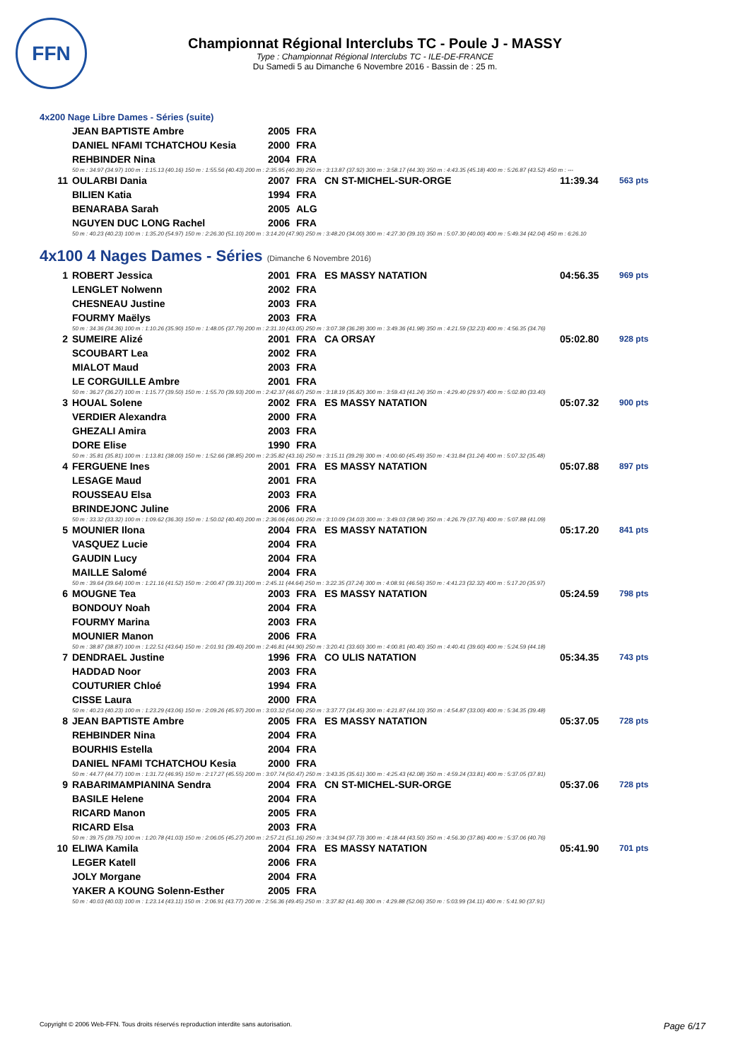FFN
Championnat Régional Interclubs TC - Poule J - MASSY
Type : Championnat Régional Interclubs TC - ILE-DE-FRANCE
Du Samedi 5 au Dimanche 6 Novembre 2016 - Bassin de : 25 m.
4x200 Nage Libre Dames - Séries (suite)
| | JEAN BAPTISTE Ambre | 2005 | FRA | | | |
| | DANIEL NFAMI TCHATCHOU Kesia | 2000 | FRA | | | |
| | REHBINDER Nina | 2004 | FRA | | | |
| | 50 m : 34.97 (34.97) 100 m : 1:15.13 (40.16) 150 m : 1:55.56 (40.43) 200 m : 2:35.95 (40.39) 250 m : 3:13.87 (37.92) 300 m : 3:58.17 (44.30) 350 m : 4:43.35 (45.18) 400 m : 5:26.87 (43.52) 450 m : --- | | | | | |
| 11 | OULARBI Dania | 2007 | FRA | CN ST-MICHEL-SUR-ORGE | 11:39.34 | 563 pts |
| | BILIEN Katia | 1994 | FRA | | | |
| | BENARABA Sarah | 2005 | ALG | | | |
| | NGUYEN DUC LONG Rachel | 2006 | FRA | | | |
| | 50 m : 40.23 (40.23) 100 m : 1:35.20 (54.97) 150 m : 2:26.30 (51.10) 200 m : 3:14.20 (47.90) 250 m : 3:48.20 (34.00) 300 m : 4:27.30 (39.10) 350 m : 5:07.30 (40.00) 400 m : 5:49.34 (42.04) 450 m : 6:26.10 | | | | | |
4x100 4 Nages Dames - Séries (Dimanche 6 Novembre 2016)
| 1 | ROBERT Jessica | 2001 | FRA | ES MASSY NATATION | 04:56.35 | 969 pts |
| | LENGLET Nolwenn | 2002 | FRA | | | |
| | CHESNEAU Justine | 2003 | FRA | | | |
| | FOURMY Maëlys | 2003 | FRA | | | |
| | 50 m : 34.36 (34.36) 100 m : 1:10.26 (35.90) 150 m : 1:48.05 (37.79) 200 m : 2:31.10 (43.05) 250 m : 3:07.38 (36.28) 300 m : 3:49.36 (41.98) 350 m : 4:21.59 (32.23) 400 m : 4:56.35 (34.76) | | | | | |
| 2 | SUMEIRE Alizé | 2001 | FRA | CA ORSAY | 05:02.80 | 928 pts |
| | SCOUBART Lea | 2002 | FRA | | | |
| | MIALOT Maud | 2003 | FRA | | | |
| | LE CORGUILLE Ambre | 2001 | FRA | | | |
| | 50 m : 36.27 (36.27) 100 m : 1:15.77 (39.50) 150 m : 1:55.70 (39.93) 200 m : 2:42.37 (46.67) 250 m : 3:18.19 (35.82) 300 m : 3:59.43 (41.24) 350 m : 4:29.40 (29.97) 400 m : 5:02.80 (33.40) | | | | | |
| 3 | HOUAL Solene | 2002 | FRA | ES MASSY NATATION | 05:07.32 | 900 pts |
| | VERDIER Alexandra | 2000 | FRA | | | |
| | GHEZALI Amira | 2003 | FRA | | | |
| | DORE Elise | 1990 | FRA | | | |
| | 50 m : 35.81 (35.81) 100 m : 1:13.81 (38.00) 150 m : 1:52.66 (38.85) 200 m : 2:35.82 (43.16) 250 m : 3:15.11 (39.29) 300 m : 4:00.60 (45.49) 350 m : 4:31.84 (31.24) 400 m : 5:07.32 (35.48) | | | | | |
| 4 | FERGUENE Ines | 2001 | FRA | ES MASSY NATATION | 05:07.88 | 897 pts |
| | LESAGE Maud | 2001 | FRA | | | |
| | ROUSSEAU Elsa | 2003 | FRA | | | |
| | BRINDEJONC Juline | 2006 | FRA | | | |
| | 50 m : 33.32 (33.32) 100 m : 1:09.62 (36.30) 150 m : 1:50.02 (40.40) 200 m : 2:36.06 (46.04) 250 m : 3:10.09 (34.03) 300 m : 3:49.03 (38.94) 350 m : 4:26.79 (37.76) 400 m : 5:07.88 (41.09) | | | | | |
| 5 | MOUNIER Ilona | 2004 | FRA | ES MASSY NATATION | 05:17.20 | 841 pts |
| | VASQUEZ Lucie | 2004 | FRA | | | |
| | GAUDIN Lucy | 2004 | FRA | | | |
| | MAILLE Salomé | 2004 | FRA | | | |
| | 50 m : 39.64 (39.64) 100 m : 1:21.16 (41.52) 150 m : 2:00.47 (39.31) 200 m : 2:45.11 (44.64) 250 m : 3:22.35 (37.24) 300 m : 4:08.91 (46.56) 350 m : 4:41.23 (32.32) 400 m : 5:17.20 (35.97) | | | | | |
| 6 | MOUGNE Tea | 2003 | FRA | ES MASSY NATATION | 05:24.59 | 798 pts |
| | BONDOUY Noah | 2004 | FRA | | | |
| | FOURMY Marina | 2003 | FRA | | | |
| | MOUNIER Manon | 2006 | FRA | | | |
| | 50 m : 38.87 (38.87) 100 m : 1:22.51 (43.64) 150 m : 2:01.91 (39.40) 200 m : 2:46.81 (44.90) 250 m : 3:20.41 (33.60) 300 m : 4:00.81 (40.40) 350 m : 4:40.41 (39.60) 400 m : 5:24.59 (44.18) | | | | | |
| 7 | DENDRAEL Justine | 1996 | FRA | CO ULIS NATATION | 05:34.35 | 743 pts |
| | HADDAD Noor | 2003 | FRA | | | |
| | COUTURIER Chloé | 1994 | FRA | | | |
| | CISSE Laura | 2000 | FRA | | | |
| | 50 m : 40.23 (40.23) 100 m : 1:23.29 (43.06) 150 m : 2:09.26 (45.97) 200 m : 3:03.32 (54.06) 250 m : 3:37.77 (34.45) 300 m : 4:21.87 (44.10) 350 m : 4:54.87 (33.00) 400 m : 5:34.35 (39.48) | | | | | |
| 8 | JEAN BAPTISTE Ambre | 2005 | FRA | ES MASSY NATATION | 05:37.05 | 728 pts |
| | REHBINDER Nina | 2004 | FRA | | | |
| | BOURHIS Estella | 2004 | FRA | | | |
| | DANIEL NFAMI TCHATCHOU Kesia | 2000 | FRA | | | |
| | 50 m : 44.77 (44.77) 100 m : 1:31.72 (46.95) 150 m : 2:17.27 (45.55) 200 m : 3:07.74 (50.47) 250 m : 3:43.35 (35.61) 300 m : 4:25.43 (42.08) 350 m : 4:59.24 (33.81) 400 m : 5:37.05 (37.81) | | | | | |
| 9 | RABARIMAMPIANINA Sendra | 2004 | FRA | CN ST-MICHEL-SUR-ORGE | 05:37.06 | 728 pts |
| | BASILE Helene | 2004 | FRA | | | |
| | RICARD Manon | 2005 | FRA | | | |
| | RICARD Elsa | 2003 | FRA | | | |
| | 50 m : 39.75 (39.75) 100 m : 1:20.78 (41.03) 150 m : 2:06.05 (45.27) 200 m : 2:57.21 (51.16) 250 m : 3:34.94 (37.73) 300 m : 4:18.44 (43.50) 350 m : 4:56.30 (37.86) 400 m : 5:37.06 (40.76) | | | | | |
| 10 | ELIWA Kamila | 2004 | FRA | ES MASSY NATATION | 05:41.90 | 701 pts |
| | LEGER Katell | 2006 | FRA | | | |
| | JOLY Morgane | 2004 | FRA | | | |
| | YAKER A KOUNG Solenn-Esther | 2005 | FRA | | | |
| | 50 m : 40.03 (40.03) 100 m : 1:23.14 (43.11) 150 m : 2:06.91 (43.77) 200 m : 2:56.36 (49.45) 250 m : 3:37.82 (41.46) 300 m : 4:29.88 (52.06) 350 m : 5:03.99 (34.11) 400 m : 5:41.90 (37.91) | | | | | |
Copyright © 2006 Web-FFN. Tous droits réservés reproduction interdite sans autorisation. Page 6/17